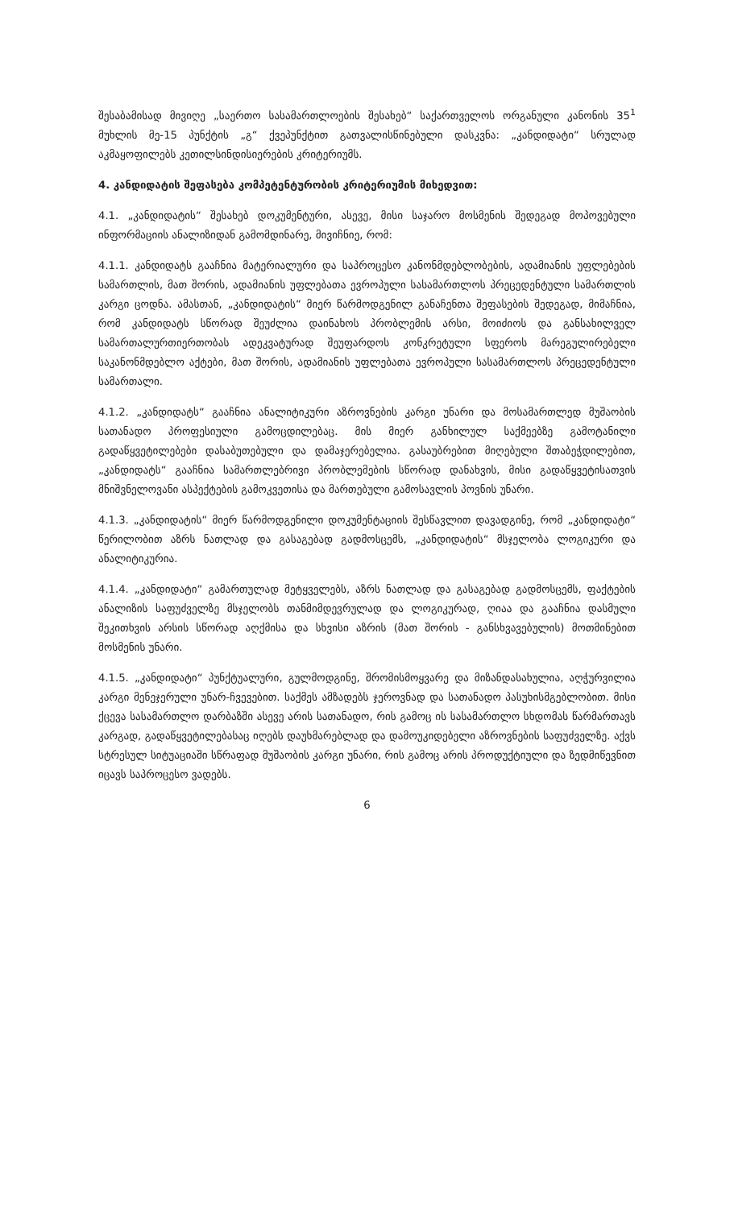შესაბამისად მივიღე „საერთო სასამართლოების შესახებ“ საქართველოს ორგანული კანონის 35<sup>1</sup> მუხლის მე-15 პუნქტის „გ“ ქვეპუნქტით გათვალისწინებული დასკვნა: „კანდიდატი“ სრულად აკმაყოფილებს კეთილსინდისიერების კრიტერიუმს.
4. კანდიდატის შეფასება კომპეტენტურობის კრიტერიუმის მიხედვით:
4.1. „კანდიდატის“ შესახებ დოკუმენტური, ასევე, მისი საჯარო მოსმენის შედეგად მოპოვებული ინფორმაციის ანალიზიდან გამომდინარე, მივიჩნიე, რომ:
4.1.1. კანდიდატს გააჩნია მატერიალური და საპროცესო კანონმდებლობების, ადამიანის უფლებების სამართლის, მათ შორის, ადამიანის უფლებათა ევროპული სასამართლოს პრეცედენტული სამართლის კარგი ცოდნა. ამასთან, „კანდიდატის“ მიერ წარმოდგენილ განაჩენთა შეფასების შედეგად, მიმაჩნია, რომ კანდიდატს სწორად შეუძლია დაინახოს პრობლემის არსი, მოიძიოს და განსახილველ სამართალურთიერთობას ადეკვატურად შეუფარდოს კონკრეტული სფეროს მარეგულირებელი საკანონმდებლო აქტები, მათ შორის, ადამიანის უფლებათა ევროპული სასამართლოს პრეცედენტული სამართალი.
4.1.2. „კანდიდატს“ გააჩნია ანალიტიკური აზროვნების კარგი უნარი და მოსამართლედ მუშაობის სათანადო პროფესიული გამოცდილებაც. მის მიერ განხილულ საქმეებზე გამოტანილი გადაწყვეტილებები დასაბუთებული და დამაჯერებელია. გასაუბრებით მიღებული შთაბეჭდილებით, „კანდიდატს“ გააჩნია სამართლებრივი პრობლემების სწორად დანახვის, მისი გადაწყვეტისათვის მნიშვნელოვანი ასპექტების გამოკვეთისა და მართებული გამოსავლის პოვნის უნარი.
4.1.3. „კანდიდატის“ მიერ წარმოდგენილი დოკუმენტაციის შესწავლით დავადგინე, რომ „კანდიდატი“ წერილობით აზრს ნათლად და გასაგებად გადმოსცემს, „კანდიდატის“ მსჯელობა ლოგიკური და ანალიტიკურია.
4.1.4. „კანდიდატი“ გამართულად მეტყველებს, აზრს ნათლად და გასაგებად გადმოსცემს, ფაქტების ანალიზის საფუძველზე მსჯელობს თანმიმდევრულად და ლოგიკურად, ღიაა და გააჩნია დასმული შეკითხვის არსის სწორად აღქმისა და სხვისი აზრის (მათ შორის - განსხვავებულის) მოთმინებით მოსმენის უნარი.
4.1.5. „კანდიდატი“ პუნქტუალური, გულმოდგინე, შრომისმოყვარე და მიზანდასახულია, აღჭურვილია კარგი მენეჯერული უნარ-ჩვევებით. საქმეს ამზადებს ჯეროვნად და სათანადო პასუხისმგებლობით. მისი ქცევა სასამართლო დარბაზში ასევე არის სათანადო, რის გამოც ის სასამართლო სხდომას წარმართავს კარგად, გადაწყვეტილებასაც იღებს დაუხმარებლად და დამოუკიდებელი აზროვნების საფუძველზე. აქვს სტრესულ სიტუაციაში სწრაფად მუშაობის კარგი უნარი, რის გამოც არის პროდუქტიული და ზედმიწევნით იცავს საპროცესო ვადებს.
6